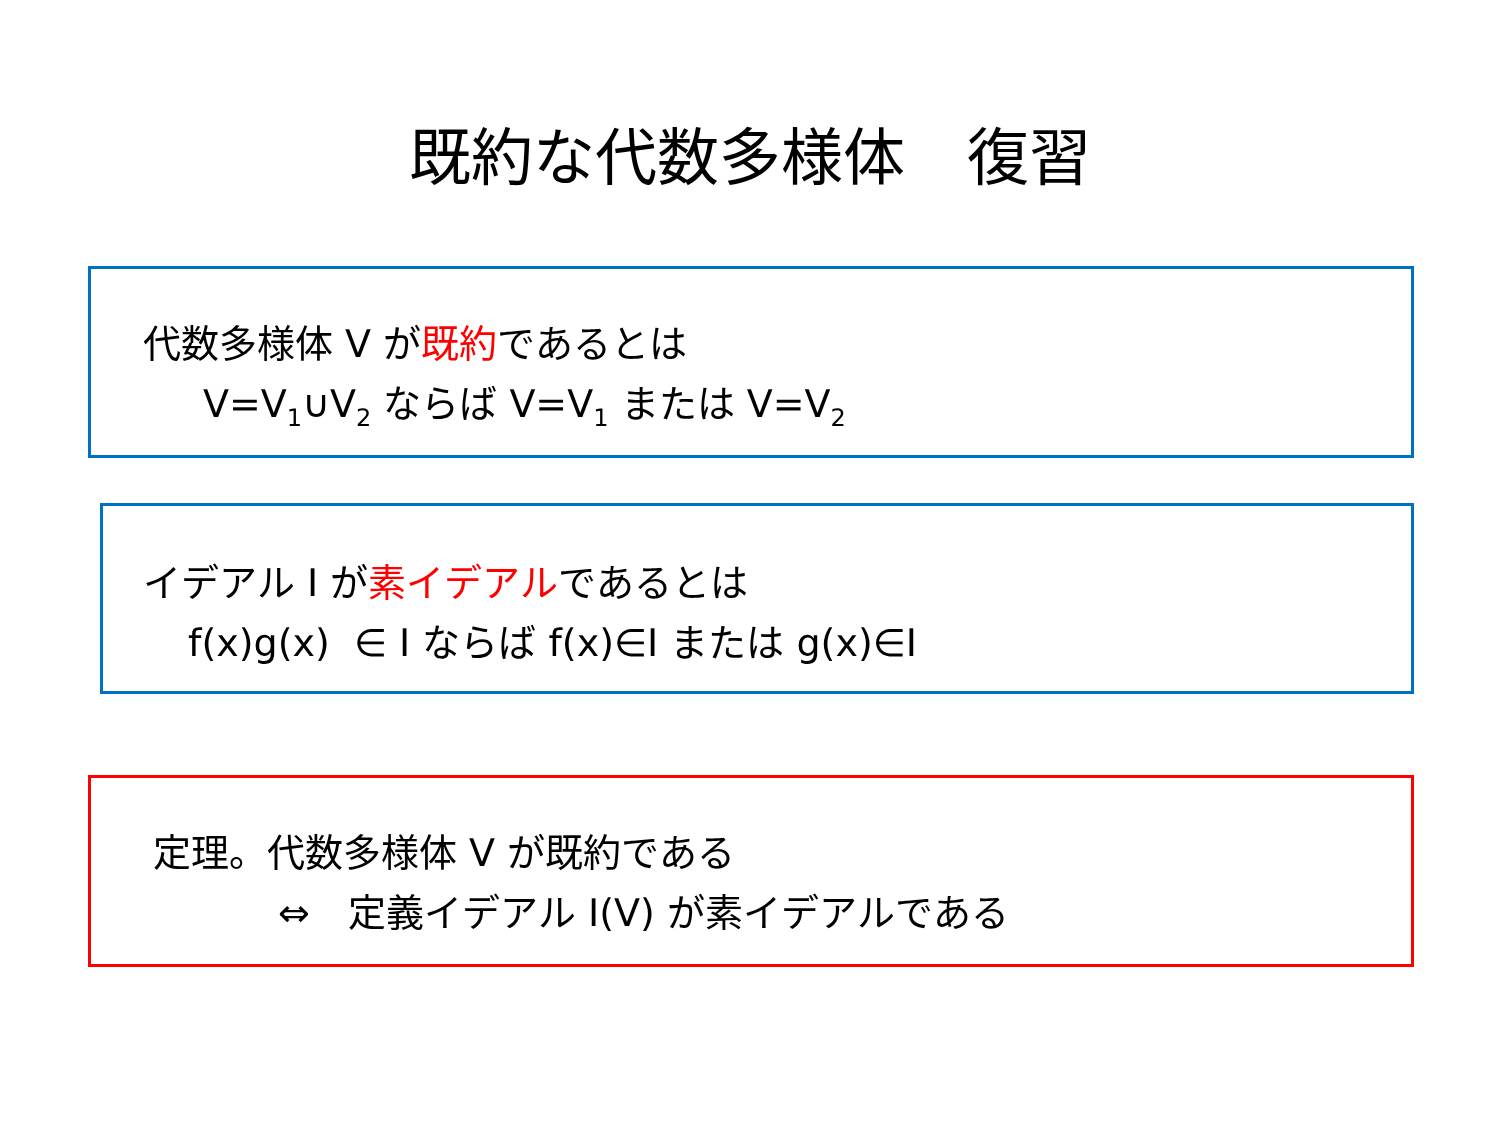既約な代数多様体　復習
代数多様体 V が既約であるとは
V=V<sub>1</sub>∪V<sub>2</sub> ならば V=V<sub>1</sub> または V=V<sub>2</sub>
イデアル I が素イデアルであるとは
f(x)g(x) ∈ I ならば f(x)∈I または g(x)∈I
定理。代数多様体 V が既約である
⇔　定義イデアル I(V) が素イデアルである